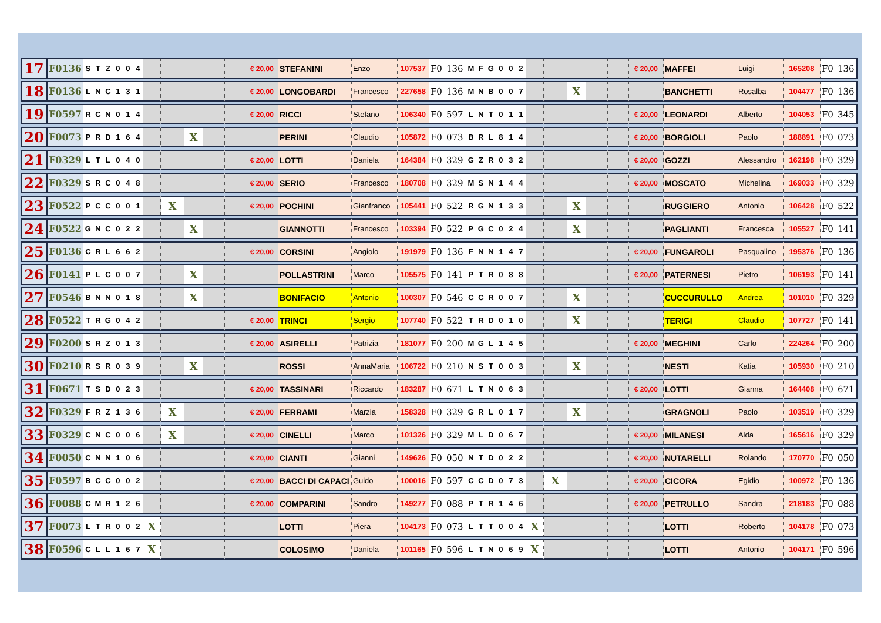| 17 | F0136 | S | T | Z | 0 | 0 | 4 | | | | | | € 20,00 | STEFANINI | Enzo | 107537 | F0 | 136 | M | F | G | 0 | 0 | 2 | | | | | | € 20,00 | MAFFEI | Luigi | 165208 | F0 | 136 |
| 18 | F0136 | L | N | C | 1 | 3 | 1 | | | | | | € 20,00 | LONGOBARDI | Francesco | 227658 | F0 | 136 | M | N | B | 0 | 0 | 7 | | | X | | | | BANCHETTI | Rosalba | 104477 | F0 | 136 |
| 19 | F0597 | R | C | N | 0 | 1 | 4 | | | | | | € 20,00 | RICCI | Stefano | 106340 | F0 | 597 | L | N | T | 0 | 1 | 1 | | | | | | € 20,00 | LEONARDI | Alberto | 104053 | F0 | 345 |
| 20 | F0073 | P | R | D | 1 | 6 | 4 | | | X | | | | PERINI | Claudio | 105872 | F0 | 073 | B | R | L | 8 | 1 | 4 | | | | | | € 20,00 | BORGIOLI | Paolo | 188891 | F0 | 073 |
| 21 | F0329 | L | T | L | 0 | 4 | 0 | | | | | | € 20,00 | LOTTI | Daniela | 164384 | F0 | 329 | G | Z | R | 0 | 3 | 2 | | | | | | € 20,00 | GOZZI | Alessandro | 162198 | F0 | 329 |
| 22 | F0329 | S | R | C | 0 | 4 | 8 | | | | | | € 20,00 | SERIO | Francesco | 180708 | F0 | 329 | M | S | N | 1 | 4 | 4 | | | | | | € 20,00 | MOSCATO | Michelina | 169033 | F0 | 329 |
| 23 | F0522 | P | C | C | 0 | 0 | 1 | | X | | | | € 20,00 | POCHINI | Gianfranco | 105441 | F0 | 522 | R | G | N | 1 | 3 | 3 | | | X | | | | RUGGIERO | Antonio | 106428 | F0 | 522 |
| 24 | F0522 | G | N | C | 0 | 2 | 2 | | | X | | | | GIANNOTTI | Francesco | 103394 | F0 | 522 | P | G | C | 0 | 2 | 4 | | | X | | | | PAGLIANTI | Francesca | 105527 | F0 | 141 |
| 25 | F0136 | C | R | L | 6 | 6 | 2 | | | | | | € 20,00 | CORSINI | Angiolo | 191979 | F0 | 136 | F | N | N | 1 | 4 | 7 | | | | | | € 20,00 | FUNGAROLI | Pasqualino | 195376 | F0 | 136 |
| 26 | F0141 | P | L | C | 0 | 0 | 7 | | | X | | | | POLLASTRINI | Marco | 105575 | F0 | 141 | P | T | R | 0 | 8 | 8 | | | | | | € 20,00 | PATERNESI | Pietro | 106193 | F0 | 141 |
| 27 | F0546 | B | N | N | 0 | 1 | 8 | | | X | | | | BONIFACIO | Antonio | 100307 | F0 | 546 | C | C | R | 0 | 0 | 7 | | | X | | | | CUCCURULLO | Andrea | 101010 | F0 | 329 |
| 28 | F0522 | T | R | G | 0 | 4 | 2 | | | | | | € 20,00 | TRINCI | Sergio | 107740 | F0 | 522 | T | R | D | 0 | 1 | 0 | | | X | | | | TERIGI | Claudio | 107727 | F0 | 141 |
| 29 | F0200 | S | R | Z | 0 | 1 | 3 | | | | | | € 20,00 | ASIRELLI | Patrizia | 181077 | F0 | 200 | M | G | L | 1 | 4 | 5 | | | | | | € 20,00 | MEGHINI | Carlo | 224264 | F0 | 200 |
| 30 | F0210 | R | S | R | 0 | 3 | 9 | | | X | | | | ROSSI | AnnaMaria | 106722 | F0 | 210 | N | S | T | 0 | 0 | 3 | | | X | | | | NESTI | Katia | 105930 | F0 | 210 |
| 31 | F0671 | T | S | D | 0 | 2 | 3 | | | | | | € 20,00 | TASSINARI | Riccardo | 183287 | F0 | 671 | L | T | N | 0 | 6 | 3 | | | | | | € 20,00 | LOTTI | Gianna | 164408 | F0 | 671 |
| 32 | F0329 | F | R | Z | 1 | 3 | 6 | | X | | | | € 20,00 | FERRAMI | Marzia | 158328 | F0 | 329 | G | R | L | 0 | 1 | 7 | | | X | | | | GRAGNOLI | Paolo | 103519 | F0 | 329 |
| 33 | F0329 | C | N | C | 0 | 0 | 6 | | X | | | | € 20,00 | CINELLI | Marco | 101326 | F0 | 329 | M | L | D | 0 | 6 | 7 | | | | | | € 20,00 | MILANESI | Alda | 165616 | F0 | 329 |
| 34 | F0050 | C | N | N | 1 | 0 | 6 | | | | | | € 20,00 | CIANTI | Gianni | 149626 | F0 | 050 | N | T | D | 0 | 2 | 2 | | | | | | € 20,00 | NUTARELLI | Rolando | 170770 | F0 | 050 |
| 35 | F0597 | B | C | C | 0 | 0 | 2 | | | | | | € 20,00 | BACCI DI CAPACI | Guido | 100016 | F0 | 597 | C | C | D | 0 | 7 | 3 | | X | | | | € 20,00 | CICORA | Egidio | 100972 | F0 | 136 |
| 36 | F0088 | C | M | R | 1 | 2 | 6 | | | | | | € 20,00 | COMPARINI | Sandro | 149277 | F0 | 088 | P | T | R | 1 | 4 | 6 | | | | | | € 20,00 | PETRULLO | Sandra | 218183 | F0 | 088 |
| 37 | F0073 | L | T | R | 0 | 0 | 2 | X | | | | | | LOTTI | Piera | 104173 | F0 | 073 | L | T | T | 0 | 0 | 4 | X | | | | | | LOTTI | Roberto | 104178 | F0 | 073 |
| 38 | F0596 | C | L | L | 1 | 6 | 7 | X | | | | | | COLOSIMO | Daniela | 101165 | F0 | 596 | L | T | N | 0 | 6 | 9 | X | | | | | | LOTTI | Antonio | 104171 | F0 | 596 |